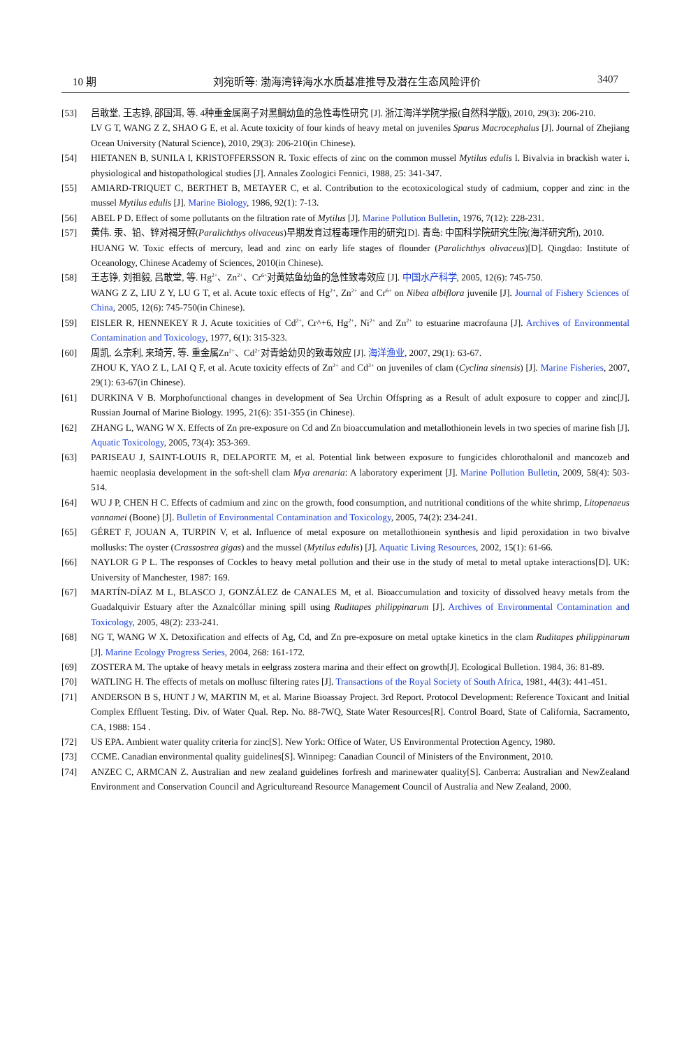10 期 刘宛昕等: 渤海湾锌海水水质基准推导及潜在生态风险评价 3407
[53] 吕敢堂, 王志铮, 邵国洱, 等. 4种重金属离子对黑鲷幼鱼的急性毒性研究 [J]. 浙江海洋学院学报(自然科学版), 2010, 29(3): 206-210.
LV G T, WANG Z Z, SHAO G E, et al. Acute toxicity of four kinds of heavy metal on juveniles Sparus Macrocephalus [J]. Journal of Zhejiang Ocean University (Natural Science), 2010, 29(3): 206-210(in Chinese).
[54] HIETANEN B, SUNILA I, KRISTOFFERSSON R. Toxic effects of zinc on the common mussel Mytilus edulis l. Bivalvia in brackish water i. physiological and histopathological studies [J]. Annales Zoologici Fennici, 1988, 25: 341-347.
[55] AMIARD-TRIQUET C, BERTHET B, METAYER C, et al. Contribution to the ecotoxicological study of cadmium, copper and zinc in the mussel Mytilus edulis [J]. Marine Biology, 1986, 92(1): 7-13.
[56] ABEL P D. Effect of some pollutants on the filtration rate of Mytilus [J]. Marine Pollution Bulletin, 1976, 7(12): 228-231.
[57] 黄伟. 汞、铅、锌对褐牙鲆(Paralichthys olivaceus)早期发育过程毒理作用的研究[D]. 青岛: 中国科学院研究生院(海洋研究所), 2010.
HUANG W. Toxic effects of mercury, lead and zinc on early life stages of flounder (Paralichthys olivaceus)[D]. Qingdao: Institute of Oceanology, Chinese Academy of Sciences, 2010(in Chinese).
[58] 王志铮, 刘祖毅, 吕敢堂, 等. Hg<sup>2+</sup>、Zn<sup>2+</sup>、Cr<sup>6+</sup>对黄姑鱼幼鱼的急性致毒效应 [J]. 中国水产科学, 2005, 12(6): 745-750.
WANG Z Z, LIU Z Y, LU G T, et al. Acute toxic effects of Hg<sup>2+</sup>, Zn<sup>2+</sup> and Cr<sup>6+</sup> on Nibea albiflora juvenile [J]. Journal of Fishery Sciences of China, 2005, 12(6): 745-750(in Chinese).
[59] EISLER R, HENNEKEY R J. Acute toxicities of Cd<sup>2+</sup>, Cr^+6, Hg<sup>2+</sup>, Ni<sup>2+</sup> and Zn<sup>2+</sup> to estuarine macrofauna [J]. Archives of Environmental Contamination and Toxicology, 1977, 6(1): 315-323.
[60] 周凯, 么宗利, 来琦芳, 等. 重金属Zn<sup>2+</sup>、Cd<sup>2+</sup>对青蛤幼贝的致毒效应 [J]. 海洋渔业, 2007, 29(1): 63-67.
ZHOU K, YAO Z L, LAI Q F, et al. Acute toxicity effects of Zn<sup>2+</sup> and Cd<sup>2+</sup> on juveniles of clam (Cyclina sinensis) [J]. Marine Fisheries, 2007, 29(1): 63-67(in Chinese).
[61] DURKINA V B. Morphofunctional changes in development of Sea Urchin Offspring as a Result of adult exposure to copper and zinc[J]. Russian Journal of Marine Biology. 1995, 21(6): 351-355 (in Chinese).
[62] ZHANG L, WANG W X. Effects of Zn pre-exposure on Cd and Zn bioaccumulation and metallothionein levels in two species of marine fish [J]. Aquatic Toxicology, 2005, 73(4): 353-369.
[63] PARISEAU J, SAINT-LOUIS R, DELAPORTE M, et al. Potential link between exposure to fungicides chlorothalonil and mancozeb and haemic neoplasia development in the soft-shell clam Mya arenaria: A laboratory experiment [J]. Marine Pollution Bulletin, 2009, 58(4): 503-514.
[64] WU J P, CHEN H C. Effects of cadmium and zinc on the growth, food consumption, and nutritional conditions of the white shrimp, Litopenaeus vannamei (Boone) [J]. Bulletin of Environmental Contamination and Toxicology, 2005, 74(2): 234-241.
[65] GÉRET F, JOUAN A, TURPIN V, et al. Influence of metal exposure on metallothionein synthesis and lipid peroxidation in two bivalve mollusks: The oyster (Crassostrea gigas) and the mussel (Mytilus edulis) [J]. Aquatic Living Resources, 2002, 15(1): 61-66.
[66] NAYLOR G P L. The responses of Cockles to heavy metal pollution and their use in the study of metal to metal uptake interactions[D]. UK: University of Manchester, 1987: 169.
[67] MARTÍN-DÍAZ M L, BLASCO J, GONZÁLEZ de CANALES M, et al. Bioaccumulation and toxicity of dissolved heavy metals from the Guadalquivir Estuary after the Aznalcóllar mining spill using Ruditapes philippinarum [J]. Archives of Environmental Contamination and Toxicology, 2005, 48(2): 233-241.
[68] NG T, WANG W X. Detoxification and effects of Ag, Cd, and Zn pre-exposure on metal uptake kinetics in the clam Ruditapes philippinarum [J]. Marine Ecology Progress Series, 2004, 268: 161-172.
[69] ZOSTERA M. The uptake of heavy metals in eelgrass zostera marina and their effect on growth[J]. Ecological Bulletion. 1984, 36: 81-89.
[70] WATLING H. The effects of metals on mollusc filtering rates [J]. Transactions of the Royal Society of South Africa, 1981, 44(3): 441-451.
[71] ANDERSON B S, HUNT J W, MARTIN M, et al. Marine Bioassay Project. 3rd Report. Protocol Development: Reference Toxicant and Initial Complex Effluent Testing. Div. of Water Qual. Rep. No. 88-7WQ, State Water Resources[R]. Control Board, State of California, Sacramento, CA, 1988: 154 .
[72] US EPA. Ambient water quality criteria for zinc[S]. New York: Office of Water, US Environmental Protection Agency, 1980.
[73] CCME. Canadian environmental quality guidelines[S]. Winnipeg: Canadian Council of Ministers of the Environment, 2010.
[74] ANZEC C, ARMCAN Z. Australian and new zealand guidelines forfresh and marinewater quality[S]. Canberra: Australian and NewZealand Environment and Conservation Council and Agricultureand Resource Management Council of Australia and New Zealand, 2000.